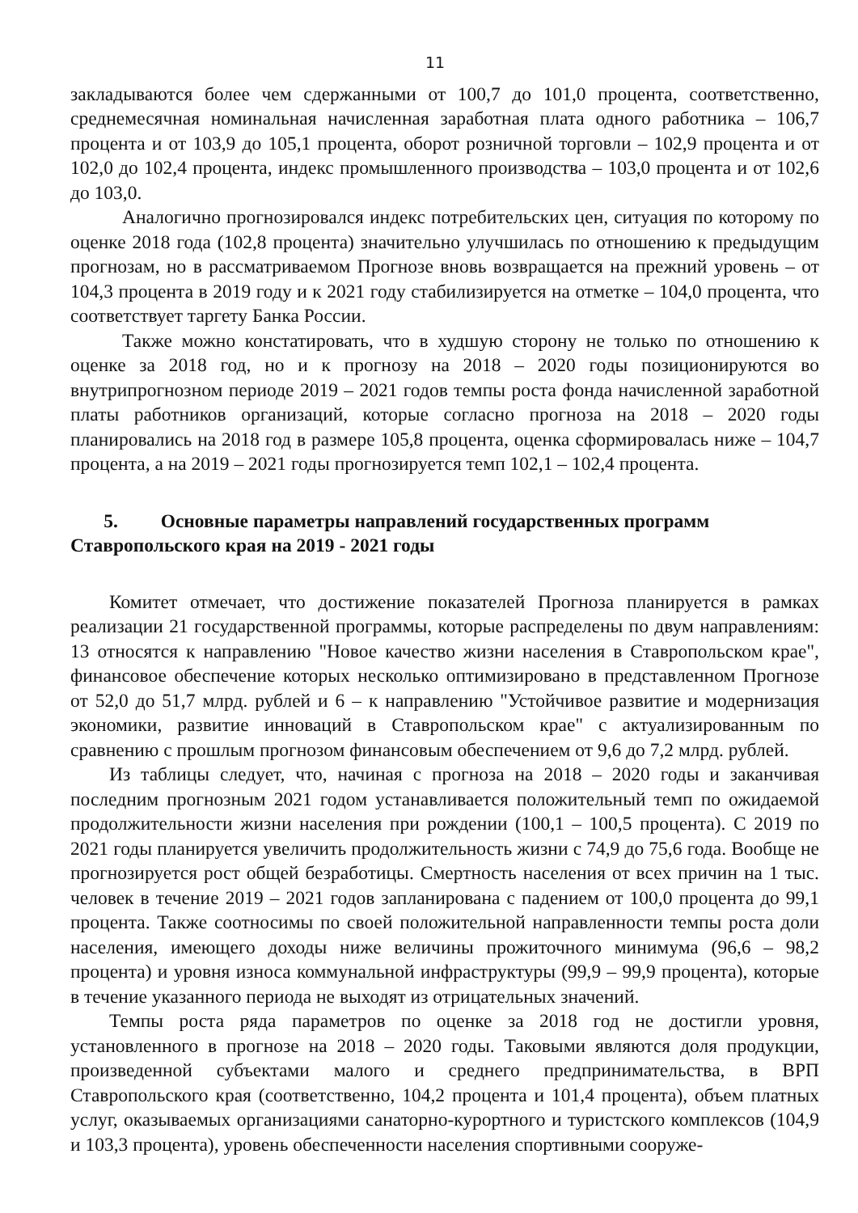11
закладываются более чем сдержанными от 100,7 до 101,0 процента, соответственно, среднемесячная номинальная начисленная заработная плата одного работника – 106,7 процента и от 103,9 до 105,1 процента, оборот розничной торговли – 102,9 процента и от 102,0 до 102,4 процента, индекс промышленного производства – 103,0 процента и от 102,6 до 103,0.
Аналогично прогнозировался индекс потребительских цен, ситуация по которому по оценке 2018 года (102,8 процента) значительно улучшилась по отношению к предыдущим прогнозам, но в рассматриваемом Прогнозе вновь возвращается на прежний уровень – от 104,3 процента в 2019 году и к 2021 году стабилизируется на отметке – 104,0 процента, что соответствует таргету Банка России.
Также можно констатировать, что в худшую сторону не только по отношению к оценке за 2018 год, но и к прогнозу на 2018 – 2020 годы позиционируются во внутрипрогнозном периоде 2019 – 2021 годов темпы роста фонда начисленной заработной платы работников организаций, которые согласно прогноза на 2018 – 2020 годы планировались на 2018 год в размере 105,8 процента, оценка сформировалась ниже – 104,7 процента, а на 2019 – 2021 годы прогнозируется темп 102,1 – 102,4 процента.
5. Основные параметры направлений государственных программ Ставропольского края на 2019 - 2021 годы
Комитет отмечает, что достижение показателей Прогноза планируется в рамках реализации 21 государственной программы, которые распределены по двум направлениям: 13 относятся к направлению "Новое качество жизни населения в Ставропольском крае", финансовое обеспечение которых несколько оптимизировано в представленном Прогнозе от 52,0 до 51,7 млрд. рублей и 6 – к направлению "Устойчивое развитие и модернизация экономики, развитие инноваций в Ставропольском крае" с актуализированным по сравнению с прошлым прогнозом финансовым обеспечением от 9,6 до 7,2 млрд. рублей.
Из таблицы следует, что, начиная с прогноза на 2018 – 2020 годы и заканчивая последним прогнозным 2021 годом устанавливается положительный темп по ожидаемой продолжительности жизни населения при рождении (100,1 – 100,5 процента). С 2019 по 2021 годы планируется увеличить продолжительность жизни с 74,9 до 75,6 года. Вообще не прогнозируется рост общей безработицы. Смертность населения от всех причин на 1 тыс. человек в течение 2019 – 2021 годов запланирована с падением от 100,0 процента до 99,1 процента. Также соотносимы по своей положительной направленности темпы роста доли населения, имеющего доходы ниже величины прожиточного минимума (96,6 – 98,2 процента) и уровня износа коммунальной инфраструктуры (99,9 – 99,9 процента), которые в течение указанного периода не выходят из отрицательных значений.
Темпы роста ряда параметров по оценке за 2018 год не достигли уровня, установленного в прогнозе на 2018 – 2020 годы. Таковыми являются доля продукции, произведенной субъектами малого и среднего предпринимательства, в ВРП Ставропольского края (соответственно, 104,2 процента и 101,4 процента), объем платных услуг, оказываемых организациями санаторно-курортного и туристского комплексов (104,9 и 103,3 процента), уровень обеспеченности населения спортивными сооруже-